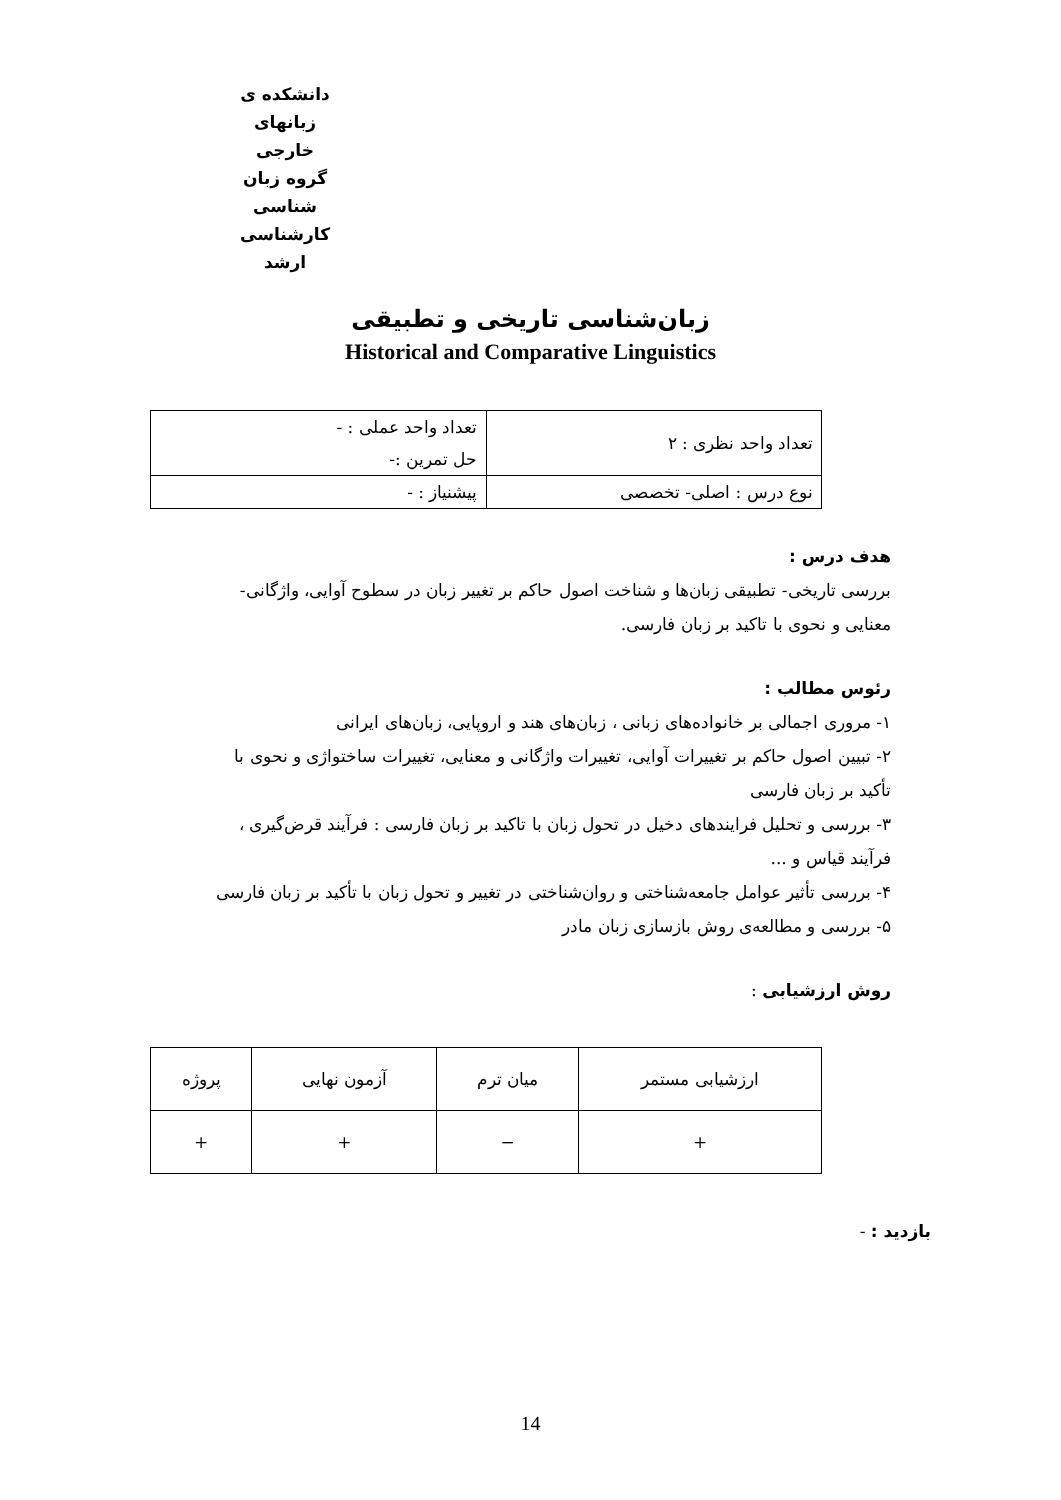دانشکده ی زبانهای خارجی
گروه زبان شناسی
کارشناسی ارشد
زبان‌شناسی تاریخی و تطبیقی
Historical and Comparative Linguistics
| تعداد واحد نظری : ۲ | تعداد واحد عملی : - |
| | حل تمرین :- |
| نوع درس : اصلی- تخصصی | پیشنیاز : - |
هدف درس :
بررسی تاریخی- تطبیقی زبان‌ها و شناخت اصول حاکم بر تغییر زبان در سطوح آوایی، واژگانی-
معنایی و نحوی با تاکید بر زبان فارسی.
رئوس مطالب :
۱- مروری اجمالی بر خانواده‌های زبانی ، زبان‌های هند و اروپایی، زبان‌های ایرانی
۲- تبیین اصول حاکم بر تغییرات آوایی، تغییرات واژگانی و معنایی، تغییرات ساختواژی و نحوی با
تأکید بر زبان فارسی
۳- بررسی و تحلیل فرایندهای دخیل در تحول زبان با تاکید بر زبان فارسی : فرآیند قرض‌گیری ،
فرآیند قیاس و ...
۴- بررسی تأثیر عوامل جامعه‌شناختی و روان‌شناختی در تغییر و تحول زبان با تأکید بر زبان فارسی
۵- بررسی و مطالعه‌ی روش بازسازی زبان مادر
روش ارزشیابی :
| ارزشیابی مستمر | میان ترم | آزمون نهایی | پروژه |
| + | − | + | + |
بازدید : -
14